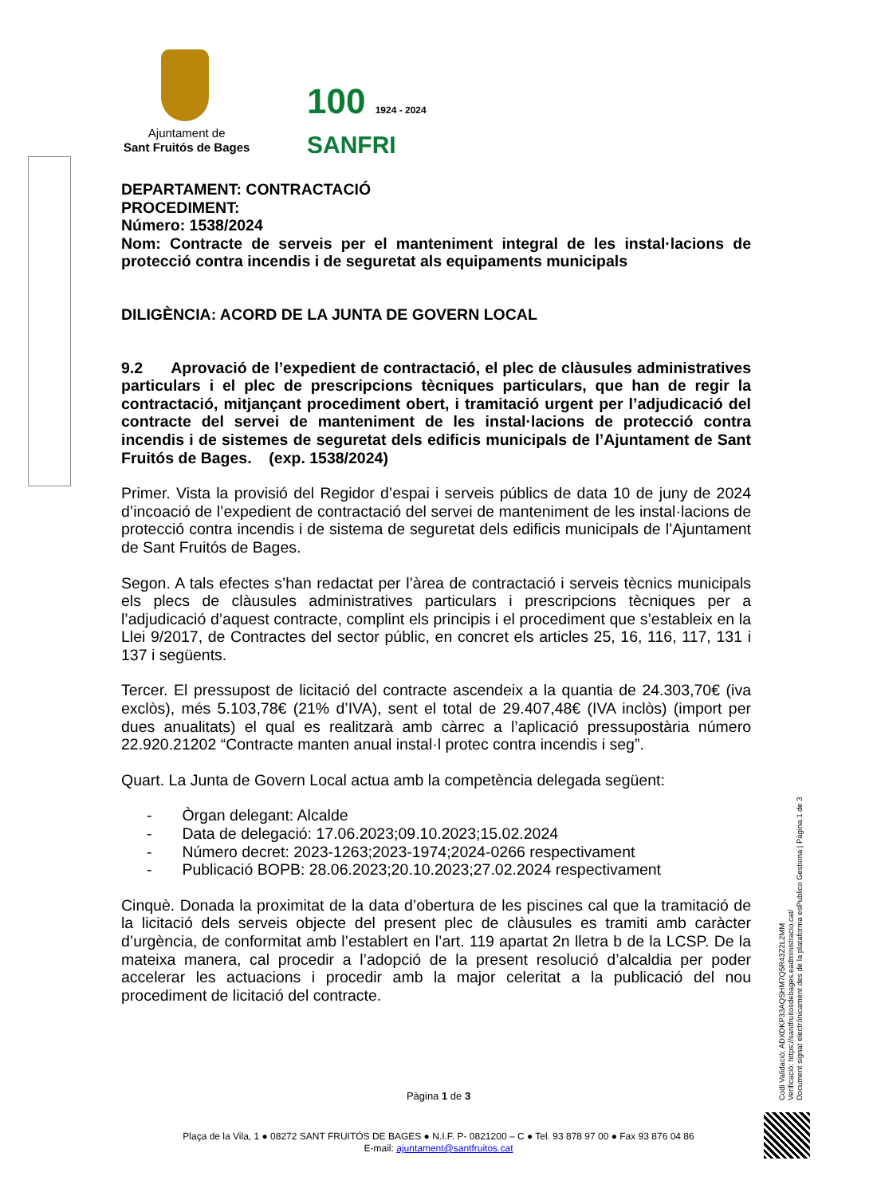Ajuntament de
Sant Fruitós de Bages
100 1924 - 2024 SANFRI
DEPARTAMENT: CONTRACTACIÓ
PROCEDIMENT:
Número: 1538/2024
Nom: Contracte de serveis per el manteniment integral de les instal·lacions de protecció contra incendis i de seguretat als equipaments municipals
DILIGÈNCIA: ACORD DE LA JUNTA DE GOVERN LOCAL
9.2 Aprovació de l’expedient de contractació, el plec de clàusules administratives particulars i el plec de prescripcions tècniques particulars, que han de regir la contractació, mitjançant procediment obert, i tramitació urgent per l’adjudicació del contracte del servei de manteniment de les instal·lacions de protecció contra incendis i de sistemes de seguretat dels edificis municipals de l’Ajuntament de Sant Fruitós de Bages. (exp. 1538/2024)
Primer. Vista la provisió del Regidor d’espai i serveis públics de data 10 de juny de 2024 d’incoació de l’expedient de contractació del servei de manteniment de les instal·lacions de protecció contra incendis i de sistema de seguretat dels edificis municipals de l’Ajuntament de Sant Fruitós de Bages.
Segon. A tals efectes s’han redactat per l’àrea de contractació i serveis tècnics municipals els plecs de clàusules administratives particulars i prescripcions tècniques per a l’adjudicació d’aquest contracte, complint els principis i el procediment que s’estableix en la Llei 9/2017, de Contractes del sector públic, en concret els articles 25, 16, 116, 117, 131 i 137 i següents.
Tercer. El pressupost de licitació del contracte ascendeix a la quantia de 24.303,70€ (iva exclòs), més 5.103,78€ (21% d’IVA), sent el total de 29.407,48€ (IVA inclòs) (import per dues anualitats) el qual es realitzarà amb càrrec a l’aplicació pressupostària número 22.920.21202 “Contracte manten anual instal·l protec contra incendis i seg”.
Quart. La Junta de Govern Local actua amb la competència delegada següent:
- Òrgan delegant: Alcalde
- Data de delegació: 17.06.2023;09.10.2023;15.02.2024
- Número decret: 2023-1263;2023-1974;2024-0266 respectivament
- Publicació BOPB: 28.06.2023;20.10.2023;27.02.2024 respectivament
Cinquè. Donada la proximitat de la data d’obertura de les piscines cal que la tramitació de la licitació dels serveis objecte del present plec de clàusules es tramiti amb caràcter d’urgència, de conformitat amb l’establert en l’art. 119 apartat 2n lletra b de la LCSP. De la mateixa manera, cal procedir a l’adopció de la present resolució d’alcaldia per poder accelerar les actuacions i procedir amb la major celeritat a la publicació del nou procediment de licitació del contracte.
Pàgina 1 de 3
Plaça de la Vila, 1 ● 08272 SANT FRUITÓS DE BAGES ● N.I.F. P- 0821200 – C ● Tel. 93 878 97 00 ● Fax 93 876 04 86
E-mail: ajuntament@santfruitos.cat
Codi Validació: ADXDKP33AQSHM7Q5R43Z2L2MM
Verificació: https://santfruitosdebages.eadministracio.cat/
Document signat electrònicament des de la plataforma esPublico Gestiona | Pàgina 1 de 3